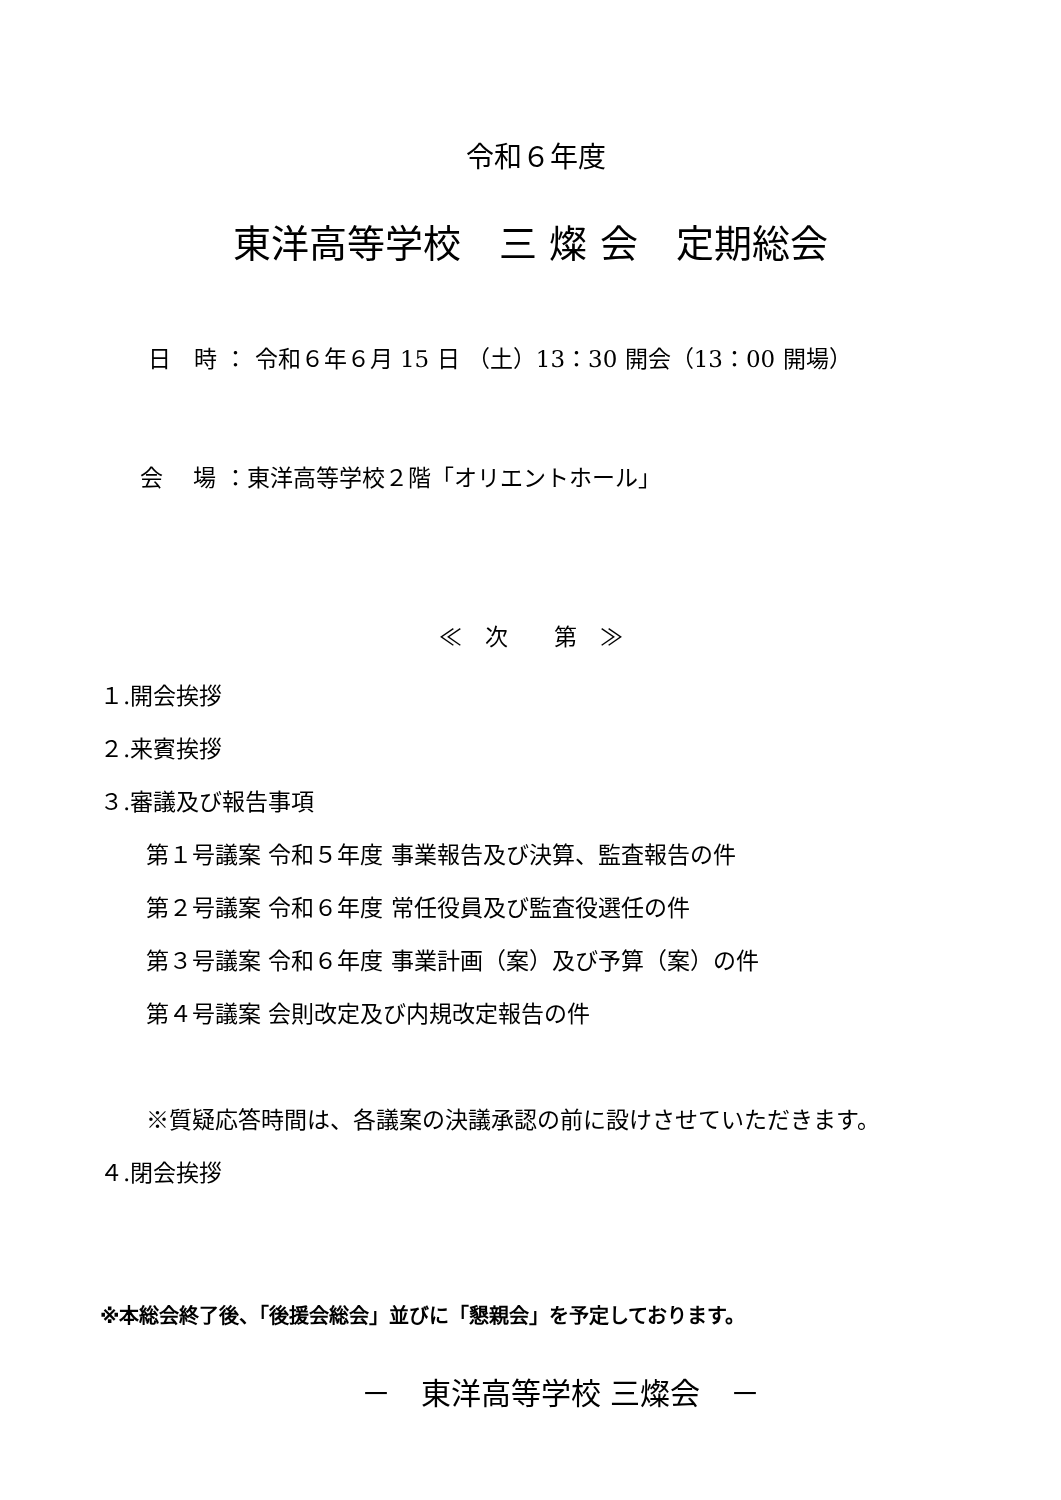令和６年度
東洋高等学校　三 燦 会　定期総会
日　時 ： 令和６年６月 15 日 （土）13：30 開会（13：00 開場）
会　 場 ：東洋高等学校２階「オリエントホール」
≪　次　　第　≫
１.開会挨拶
２.来賓挨拶
３.審議及び報告事項
第１号議案 令和５年度 事業報告及び決算、監査報告の件
第２号議案 令和６年度 常任役員及び監査役選任の件
第３号議案 令和６年度 事業計画（案）及び予算（案）の件
第４号議案 会則改定及び内規改定報告の件
※質疑応答時間は、各議案の決議承認の前に設けさせていただきます。
４.閉会挨拶
※本総会終了後、「後援会総会」並びに「懇親会」を予定しております。
－　東洋高等学校 三燦会　－